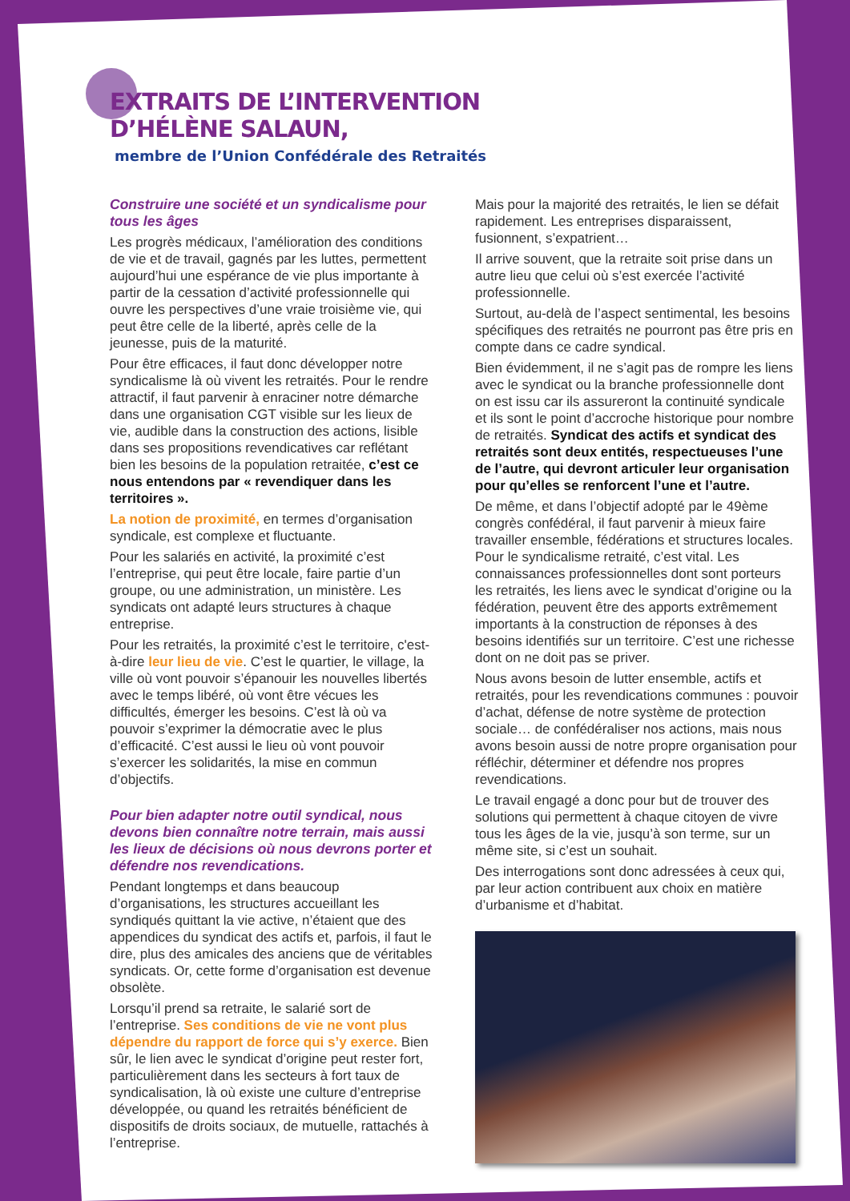EXTRAITS DE L’INTERVENTION
D’HÉLÈNE SALAUN,
membre de l’Union Confédérale des Retraités
Construire une société et un syndicalisme pour tous les âges
Les progrès médicaux, l’amélioration des conditions de vie et de travail, gagnés par les luttes, permettent aujourd’hui une espérance de vie plus importante à partir de la cessation d’activité professionnelle qui ouvre les perspectives d’une vraie troisième vie, qui peut être celle de la liberté, après celle de la jeunesse, puis de la maturité.
Pour être efficaces, il faut donc développer notre syndicalisme là où vivent les retraités. Pour le rendre attractif, il faut parvenir à enraciner notre démarche dans une organisation CGT visible sur les lieux de vie, audible dans la construction des actions, lisible dans ses propositions revendicatives car reflétant bien les besoins de la population retraitée, c’est ce nous entendons par « revendiquer dans les territoires ».
La notion de proximité, en termes d’organisation syndicale, est complexe et fluctuante.
Pour les salariés en activité, la proximité c’est l’entreprise, qui peut être locale, faire partie d’un groupe, ou une administration, un ministère. Les syndicats ont adapté leurs structures à chaque entreprise.
Pour les retraités, la proximité c’est le territoire, c'est-à-dire leur lieu de vie. C’est le quartier, le village, la ville où vont pouvoir s’épanouir les nouvelles libertés avec le temps libéré, où vont être vécues les difficultés, émerger les besoins. C’est là où va pouvoir s’exprimer la démocratie avec le plus d’efficacité. C’est aussi le lieu où vont pouvoir s’exercer les solidarités, la mise en commun d’objectifs.
Pour bien adapter notre outil syndical, nous devons bien connaître notre terrain, mais aussi les lieux de décisions où nous devrons porter et défendre nos revendications.
Pendant longtemps et dans beaucoup d’organisations, les structures accueillant les syndiqués quittant la vie active, n’étaient que des appendices du syndicat des actifs et, parfois, il faut le dire, plus des amicales des anciens que de véritables syndicats. Or, cette forme d’organisation est devenue obsolète.
Lorsqu’il prend sa retraite, le salarié sort de l’entreprise. Ses conditions de vie ne vont plus dépendre du rapport de force qui s’y exerce. Bien sûr, le lien avec le syndicat d’origine peut rester fort, particulièrement dans les secteurs à fort taux de syndicalisation, là où existe une culture d’entreprise développée, ou quand les retraités bénéficient de dispositifs de droits sociaux, de mutuelle, rattachés à l’entreprise.
Mais pour la majorité des retraités, le lien se défait rapidement. Les entreprises disparaissent, fusionnent, s’expatrient…
Il arrive souvent, que la retraite soit prise dans un autre lieu que celui où s’est exercée l’activité professionnelle.
Surtout, au-delà de l’aspect sentimental, les besoins spécifiques des retraités ne pourront pas être pris en compte dans ce cadre syndical.
Bien évidemment, il ne s’agit pas de rompre les liens avec le syndicat ou la branche professionnelle dont on est issu car ils assureront la continuité syndicale et ils sont le point d’accroche historique pour nombre de retraités. Syndicat des actifs et syndicat des retraités sont deux entités, respectueuses l’une de l’autre, qui devront articuler leur organisation pour qu’elles se renforcent l’une et l’autre.
De même, et dans l’objectif adopté par le 49ème congrès confédéral, il faut parvenir à mieux faire travailler ensemble, fédérations et structures locales. Pour le syndicalisme retraité, c’est vital. Les connaissances professionnelles dont sont porteurs les retraités, les liens avec le syndicat d’origine ou la fédération, peuvent être des apports extrêmement importants à la construction de réponses à des besoins identifiés sur un territoire. C’est une richesse dont on ne doit pas se priver.
Nous avons besoin de lutter ensemble, actifs et retraités, pour les revendications communes : pouvoir d’achat, défense de notre système de protection sociale… de confédéraliser nos actions, mais nous avons besoin aussi de notre propre organisation pour réfléchir, déterminer et défendre nos propres revendications.
Le travail engagé a donc pour but de trouver des solutions qui permettent à chaque citoyen de vivre tous les âges de la vie, jusqu’à son terme, sur un même site, si c’est un souhait.
Des interrogations sont donc adressées à ceux qui, par leur action contribuent aux choix en matière d’urbanisme et d’habitat.